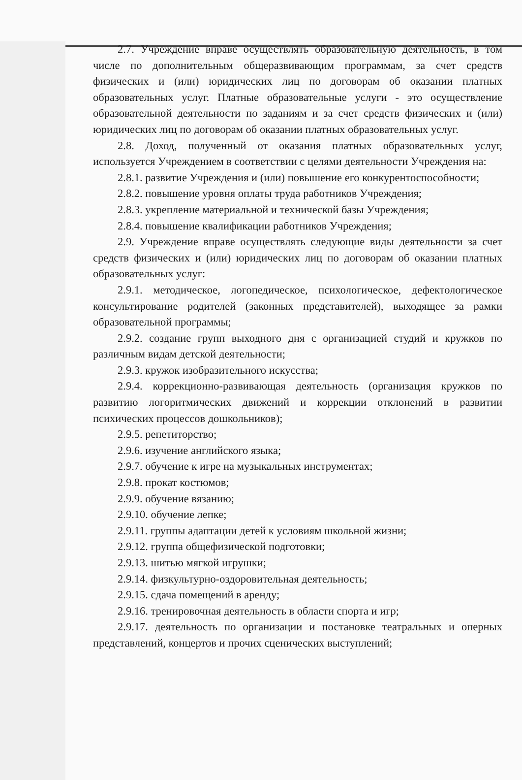2.7. Учреждение вправе осуществлять образовательную деятельность, в том числе по дополнительным общеразвивающим программам, за счет средств физических и (или) юридических лиц по договорам об оказании платных образовательных услуг. Платные образовательные услуги - это осуществление образовательной деятельности по заданиям и за счет средств физических и (или) юридических лиц по договорам об оказании платных образовательных услуг.
2.8. Доход, полученный от оказания платных образовательных услуг, используется Учреждением в соответствии с целями деятельности Учреждения на:
2.8.1. развитие Учреждения и (или) повышение его конкурентоспособности;
2.8.2. повышение уровня оплаты труда работников Учреждения;
2.8.3. укрепление материальной и технической базы Учреждения;
2.8.4. повышение квалификации работников Учреждения;
2.9. Учреждение вправе осуществлять следующие виды деятельности за счет средств физических и (или) юридических лиц по договорам об оказании платных образовательных услуг:
2.9.1. методическое, логопедическое, психологическое, дефектологическое консультирование родителей (законных представителей), выходящее за рамки образовательной программы;
2.9.2. создание групп выходного дня с организацией студий и кружков по различным видам детской деятельности;
2.9.3. кружок изобразительного искусства;
2.9.4. коррекционно-развивающая деятельность (организация кружков по развитию логоритмических движений и коррекции отклонений в развитии психических процессов дошкольников);
2.9.5. репетиторство;
2.9.6. изучение английского языка;
2.9.7. обучение к игре на музыкальных инструментах;
2.9.8. прокат костюмов;
2.9.9. обучение вязанию;
2.9.10. обучение лепке;
2.9.11. группы адаптации детей к условиям школьной жизни;
2.9.12. группа общефизической подготовки;
2.9.13. шитью мягкой игрушки;
2.9.14. физкультурно-оздоровительная деятельность;
2.9.15. сдача помещений в аренду;
2.9.16. тренировочная деятельность в области спорта и игр;
2.9.17. деятельность по организации и постановке театральных и оперных представлений, концертов и прочих сценических выступлений;